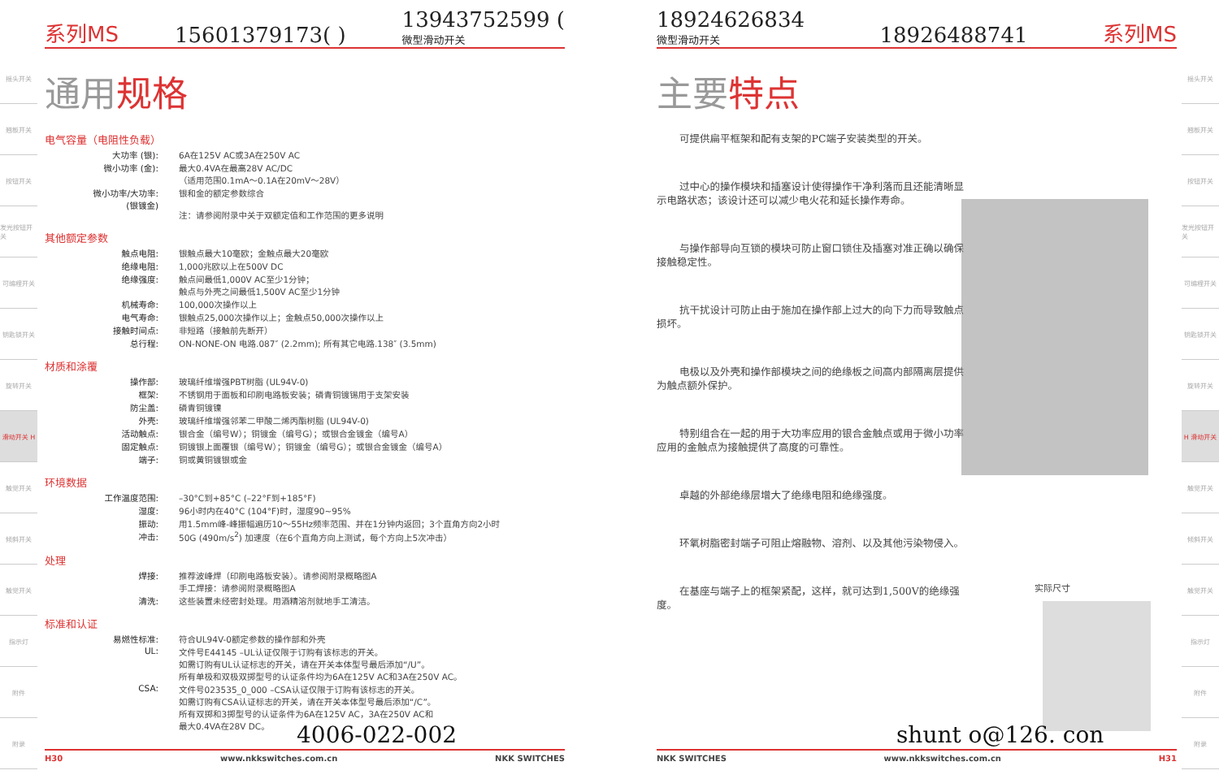摇头开关
翘板开关
按钮开关
发光按钮开关
可编程开关
钥匙锁开关
旋转开关
滑动开关 H
触觉开关
倾斜开关
触觉开关
指示灯
附件
附录
系列MS 15601379173( ) 13943752599 (
微型滑动开关
通用规格
电气容量（电阻性负载）
| 大功率 (银): | 6A在125V AC或3A在250V AC |
| 微小功率 (金): | 最大0.4VA在最高28V AC/DC （适用范围0.1mA～0.1A在20mV～28V） |
| 微小功率/大功率: (银镀金) | 银和金的额定参数综合 注：请参阅附录中关于双额定值和工作范围的更多说明 |
其他额定参数
| 触点电阻: | 银触点最大10毫欧；金触点最大20毫欧 |
| 绝缘电阻: | 1,000兆欧以上在500V DC |
| 绝缘强度: | 触点间最低1,000V AC至少1分钟； 触点与外壳之间最低1,500V AC至少1分钟 |
| 机械寿命: | 100,000次操作以上 |
| 电气寿命: | 银触点25,000次操作以上；金触点50,000次操作以上 |
| 接触时间点: | 非短路（接触前先断开） |
| 总行程: | ON-NONE-ON 电路.087″ (2.2mm); 所有其它电路.138″ (3.5mm) |
材质和涂覆
| 操作部: | 玻璃纤维增强PBT树脂 (UL94V-0) |
| 框架: | 不锈钢用于面板和印刷电路板安装；磷青铜镀锡用于支架安装 |
| 防尘盖: | 磷青铜镀镍 |
| 外壳: | 玻璃纤维增强邻苯二甲酸二烯丙酯树脂 (UL94V-0) |
| 活动触点: | 银合金（编号W）；铜镀金（编号G）；或银合金镀金（编号A） |
| 固定触点: | 铜镀银上面覆银（编号W）；铜镀金（编号G）；或银合金镀金（编号A） |
| 端子: | 铜或黄铜镀银或金 |
环境数据
| 工作温度范围: | –30°C到+85°C (–22°F到+185°F) |
| 湿度: | 96小时内在40°C (104°F)时，湿度90~95% |
| 振动: | 用1.5mm峰-峰振幅遍历10～55Hz频率范围、并在1分钟内返回；3个直角方向2小时 |
| 冲击: | 50G (490m/s<sup>2</sup>) 加速度（在6个直角方向上测试，每个方向上5次冲击） |
处理
| 焊接: | 推荐波峰焊（印刷电路板安装）。请参阅附录概略图A 手工焊接：请参阅附录概略图A |
| 清洗: | 这些装置未经密封处理。用酒精溶剂就地手工清洁。 |
标准和认证
| 易燃性标准: | 符合UL94V-0额定参数的操作部和外壳 |
| UL: | 文件号E44145 –UL认证仅限于订购有该标志的开关。 如需订购有UL认证标志的开关，请在开关本体型号最后添加“/U”。 所有单极和双极双掷型号的认证条件均为6A在125V AC和3A在250V AC。 |
| CSA: | 文件号023535_0_000 –CSA认证仅限于订购有该标志的开关。 如需订购有CSA认证标志的开关，请在开关本体型号最后添加“/C”。 所有双掷和3掷型号的认证条件为6A在125V AC，3A在250V AC和 最大0.4VA在28V DC。 |
4006-022-002
H30 www.nkkswitches.com.cn NKK SWITCHES
18924626834
微型滑动开关 18926488741 系列MS
主要特点
可提供扁平框架和配有支架的PC端子安装类型的开关。
过中心的操作模块和插塞设计使得操作干净利落而且还能清晰显示电路状态；该设计还可以减少电火花和延长操作寿命。
与操作部导向互锁的模块可防止窗口锁住及插塞对准正确以确保接触稳定性。
抗干扰设计可防止由于施加在操作部上过大的向下力而导致触点损坏。
电极以及外壳和操作部模块之间的绝缘板之间高内部隔离层提供为触点额外保护。
特别组合在一起的用于大功率应用的银合金触点或用于微小功率应用的金触点为接触提供了高度的可靠性。
卓越的外部绝缘层增大了绝缘电阻和绝缘强度。
环氧树脂密封端子可阻止熔融物、溶剂、以及其他污染物侵入。
在基座与端子上的框架紧配，这样，就可达到1,500V的绝缘强度。
实际尺寸
shunt o@126. con
NKK SWITCHES www.nkkswitches.com.cn H31
摇头开关
翘板开关
按钮开关
发光按钮开关
可编程开关
钥匙锁开关
旋转开关
H 滑动开关
触觉开关
倾斜开关
触觉开关
指示灯
附件
附录